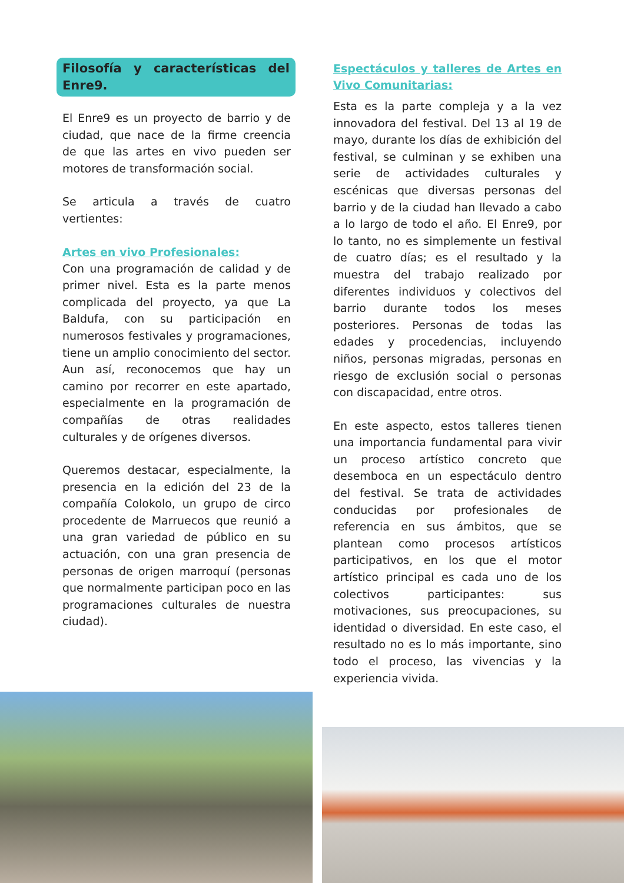Filosofía y características del Enre9.
El Enre9 es un proyecto de barrio y de ciudad, que nace de la firme creencia de que las artes en vivo pueden ser motores de transformación social.
Se articula a través de cuatro vertientes:
Artes en vivo Profesionales:
Con una programación de calidad y de primer nivel. Esta es la parte menos complicada del proyecto, ya que La Baldufa, con su participación en numerosos festivales y programaciones, tiene un amplio conocimiento del sector. Aun así, reconocemos que hay un camino por recorrer en este apartado, especialmente en la programación de compañías de otras realidades culturales y de orígenes diversos.
Queremos destacar, especialmente, la presencia en la edición del 23 de la compañía Colokolo, un grupo de circo procedente de Marruecos que reunió a una gran variedad de público en su actuación, con una gran presencia de personas de origen marroquí (personas que normalmente participan poco en las programaciones culturales de nuestra ciudad).
Espectáculos y talleres de Artes en Vivo Comunitarias:
Esta es la parte compleja y a la vez innovadora del festival. Del 13 al 19 de mayo, durante los días de exhibición del festival, se culminan y se exhiben una serie de actividades culturales y escénicas que diversas personas del barrio y de la ciudad han llevado a cabo a lo largo de todo el año. El Enre9, por lo tanto, no es simplemente un festival de cuatro días; es el resultado y la muestra del trabajo realizado por diferentes individuos y colectivos del barrio durante todos los meses posteriores. Personas de todas las edades y procedencias, incluyendo niños, personas migradas, personas en riesgo de exclusión social o personas con discapacidad, entre otros.
En este aspecto, estos talleres tienen una importancia fundamental para vivir un proceso artístico concreto que desemboca en un espectáculo dentro del festival. Se trata de actividades conducidas por profesionales de referencia en sus ámbitos, que se plantean como procesos artísticos participativos, en los que el motor artístico principal es cada uno de los colectivos participantes: sus motivaciones, sus preocupaciones, su identidad o diversidad. En este caso, el resultado no es lo más importante, sino todo el proceso, las vivencias y la experiencia vivida.